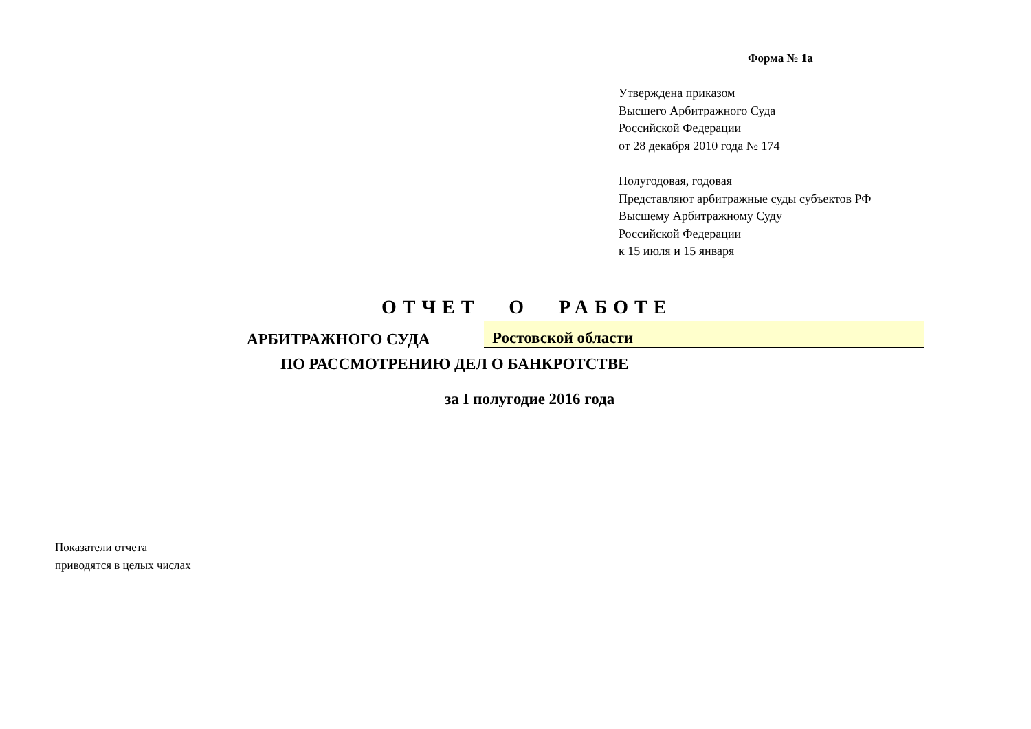Форма № 1а
Утверждена приказом
Высшего Арбитражного Суда
Российской Федерации
от 28 декабря 2010 года № 174
Полугодовая, годовая
Представляют арбитражные суды субъектов РФ
Высшему Арбитражному Суду
Российской Федерации
к 15 июля и 15 января
ОТЧЕТ О РАБОТЕ
АРБИТРАЖНОГО СУДА
Ростовской области
ПО РАССМОТРЕНИЮ ДЕЛ О БАНКРОТСТВЕ
за I полугодие 2016 года
Показатели отчета
приводятся в целых числах